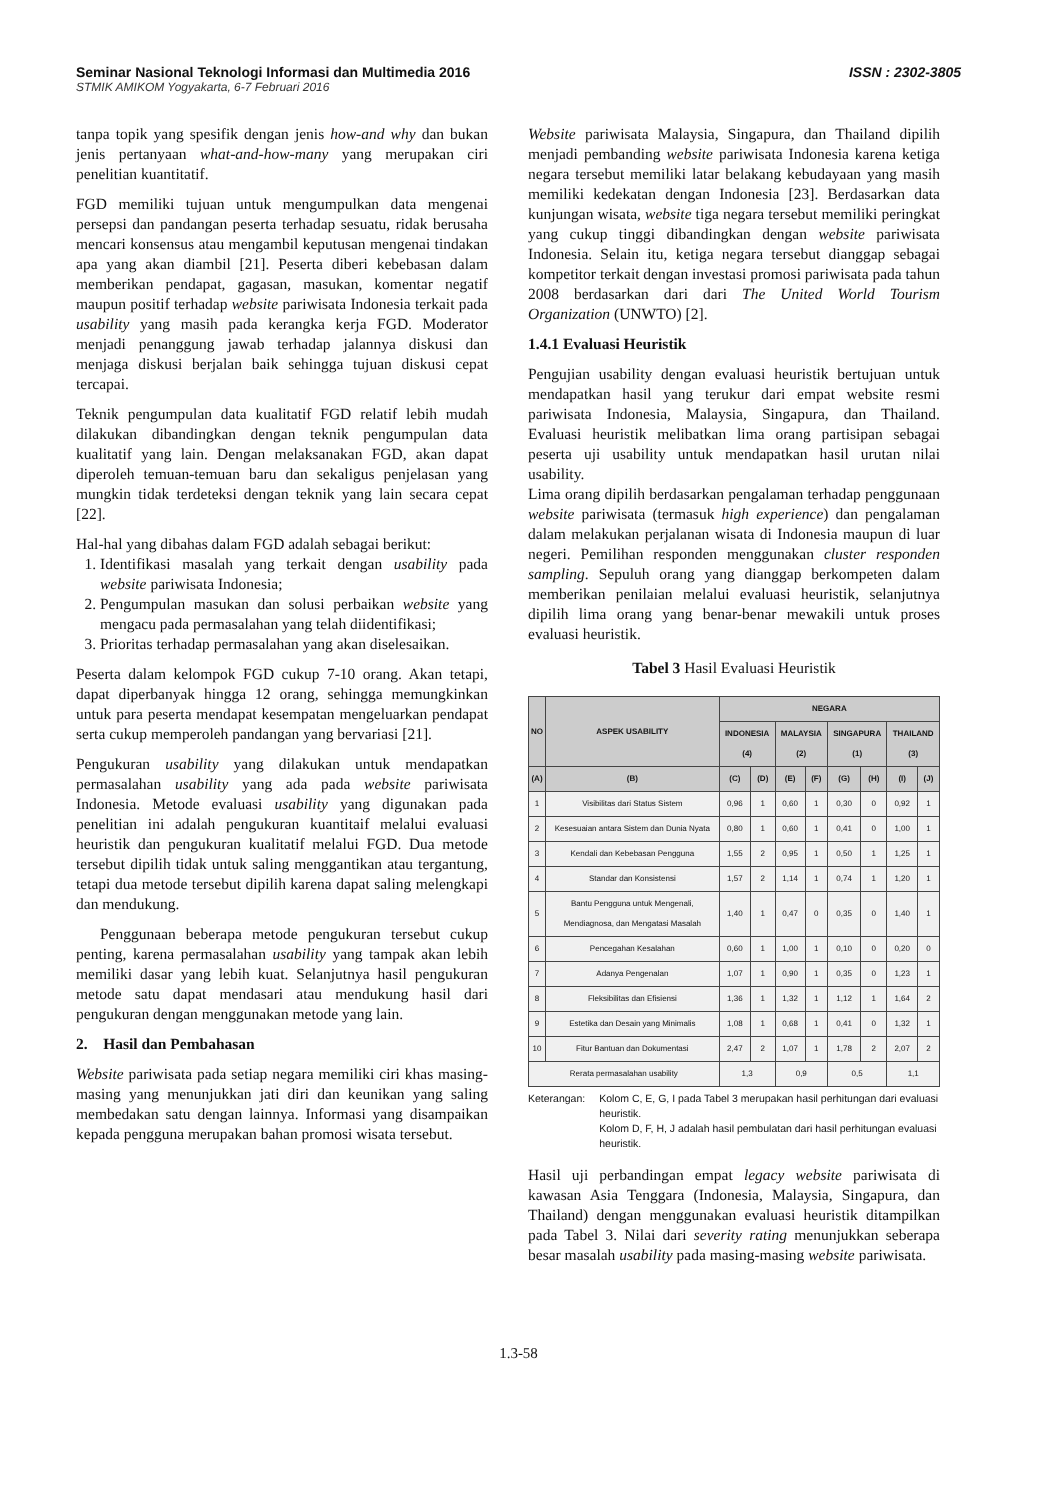Seminar Nasional Teknologi Informasi dan Multimedia 2016 ISSN : 2302-3805
STMIK AMIKOM Yogyakarta, 6-7 Februari 2016
tanpa topik yang spesifik dengan jenis how-and why dan bukan jenis pertanyaan what-and-how-many yang merupakan ciri penelitian kuantitatif.
FGD memiliki tujuan untuk mengumpulkan data mengenai persepsi dan pandangan peserta terhadap sesuatu, ridak berusaha mencari konsensus atau mengambil keputusan mengenai tindakan apa yang akan diambil [21]. Peserta diberi kebebasan dalam memberikan pendapat, gagasan, masukan, komentar negatif maupun positif terhadap website pariwisata Indonesia terkait pada usability yang masih pada kerangka kerja FGD. Moderator menjadi penanggung jawab terhadap jalannya diskusi dan menjaga diskusi berjalan baik sehingga tujuan diskusi cepat tercapai.
Teknik pengumpulan data kualitatif FGD relatif lebih mudah dilakukan dibandingkan dengan teknik pengumpulan data kualitatif yang lain. Dengan melaksanakan FGD, akan dapat diperoleh temuan-temuan baru dan sekaligus penjelasan yang mungkin tidak terdeteksi dengan teknik yang lain secara cepat [22].
Hal-hal yang dibahas dalam FGD adalah sebagai berikut:
1. Identifikasi masalah yang terkait dengan usability pada website pariwisata Indonesia;
2. Pengumpulan masukan dan solusi perbaikan website yang mengacu pada permasalahan yang telah diidentifikasi;
3. Prioritas terhadap permasalahan yang akan diselesaikan.
Peserta dalam kelompok FGD cukup 7-10 orang. Akan tetapi, dapat diperbanyak hingga 12 orang, sehingga memungkinkan untuk para peserta mendapat kesempatan mengeluarkan pendapat serta cukup memperoleh pandangan yang bervariasi [21].
Pengukuran usability yang dilakukan untuk mendapatkan permasalahan usability yang ada pada website pariwisata Indonesia. Metode evaluasi usability yang digunakan pada penelitian ini adalah pengukuran kuantitaif melalui evaluasi heuristik dan pengukuran kualitatif melalui FGD. Dua metode tersebut dipilih tidak untuk saling menggantikan atau tergantung, tetapi dua metode tersebut dipilih karena dapat saling melengkapi dan mendukung.
Penggunaan beberapa metode pengukuran tersebut cukup penting, karena permasalahan usability yang tampak akan lebih memiliki dasar yang lebih kuat. Selanjutnya hasil pengukuran metode satu dapat mendasari atau mendukung hasil dari pengukuran dengan menggunakan metode yang lain.
2. Hasil dan Pembahasan
Website pariwisata pada setiap negara memiliki ciri khas masing-masing yang menunjukkan jati diri dan keunikan yang saling membedakan satu dengan lainnya. Informasi yang disampaikan kepada pengguna merupakan bahan promosi wisata tersebut.
Website pariwisata Malaysia, Singapura, dan Thailand dipilih menjadi pembanding website pariwisata Indonesia karena ketiga negara tersebut memiliki latar belakang kebudayaan yang masih memiliki kedekatan dengan Indonesia [23]. Berdasarkan data kunjungan wisata, website tiga negara tersebut memiliki peringkat yang cukup tinggi dibandingkan dengan website pariwisata Indonesia. Selain itu, ketiga negara tersebut dianggap sebagai kompetitor terkait dengan investasi promosi pariwisata pada tahun 2008 berdasarkan dari dari The United World Tourism Organization (UNWTO) [2].
1.4.1 Evaluasi Heuristik
Pengujian usability dengan evaluasi heuristik bertujuan untuk mendapatkan hasil yang terukur dari empat website resmi pariwisata Indonesia, Malaysia, Singapura, dan Thailand. Evaluasi heuristik melibatkan lima orang partisipan sebagai peserta uji usability untuk mendapatkan hasil urutan nilai usability.
Lima orang dipilih berdasarkan pengalaman terhadap penggunaan website pariwisata (termasuk high experience) dan pengalaman dalam melakukan perjalanan wisata di Indonesia maupun di luar negeri. Pemilihan responden menggunakan cluster responden sampling. Sepuluh orang yang dianggap berkompeten dalam memberikan penilaian melalui evaluasi heuristik, selanjutnya dipilih lima orang yang benar-benar mewakili untuk proses evaluasi heuristik.
Tabel 3 Hasil Evaluasi Heuristik
| NO | ASPEK USABILITY | NEGARA | | | | | | | |
| --- | --- | --- | --- | --- | --- | --- | --- | --- | --- |
| | | INDONESIA (4) | | MALAYSIA (2) | | SINGAPURA (1) | | THAILAND (3) | |
| (A) | (B) | (C) | (D) | (E) | (F) | (G) | (H) | (I) | (J) |
| 1 | Visibilitas dari Status Sistem | 0,96 | 1 | 0,60 | 1 | 0,30 | 0 | 0,92 | 1 |
| 2 | Kesesuaian antara Sistem dan Dunia Nyata | 0,80 | 1 | 0,60 | 1 | 0,41 | 0 | 1,00 | 1 |
| 3 | Kendali dan Kebebasan Pengguna | 1,55 | 2 | 0,95 | 1 | 0,50 | 1 | 1,25 | 1 |
| 4 | Standar dan Konsistensi | 1,57 | 2 | 1,14 | 1 | 0,74 | 1 | 1,20 | 1 |
| 5 | Bantu Pengguna untuk Mengenali, Mendiagnosa, dan Mengatasi Masalah | 1,40 | 1 | 0,47 | 0 | 0,35 | 0 | 1,40 | 1 |
| 6 | Pencegahan Kesalahan | 0,60 | 1 | 1,00 | 1 | 0,10 | 0 | 0,20 | 0 |
| 7 | Adanya Pengenalan | 1,07 | 1 | 0,90 | 1 | 0,35 | 0 | 1,23 | 1 |
| 8 | Fleksibilitas dan Efisiensi | 1,36 | 1 | 1,32 | 1 | 1,12 | 1 | 1,64 | 2 |
| 9 | Estetika dan Desain yang Minimalis | 1,08 | 1 | 0,68 | 1 | 0,41 | 0 | 1,32 | 1 |
| 10 | Fitur Bantuan dan Dokumentasi | 2,47 | 2 | 1,07 | 1 | 1,78 | 2 | 2,07 | 2 |
| Rerata permasalahan usability | | 1,3 | | 0,9 | | 0,5 | | 1,1 | |
Keterangan: Kolom C, E, G, I pada Tabel 3 merupakan hasil perhitungan dari evaluasi heuristik.
Kolom D, F, H, J adalah hasil pembulatan dari hasil perhitungan evaluasi heuristik.
Hasil uji perbandingan empat legacy website pariwisata di kawasan Asia Tenggara (Indonesia, Malaysia, Singapura, dan Thailand) dengan menggunakan evaluasi heuristik ditampilkan pada Tabel 3. Nilai dari severity rating menunjukkan seberapa besar masalah usability pada masing-masing website pariwisata.
1.3-58